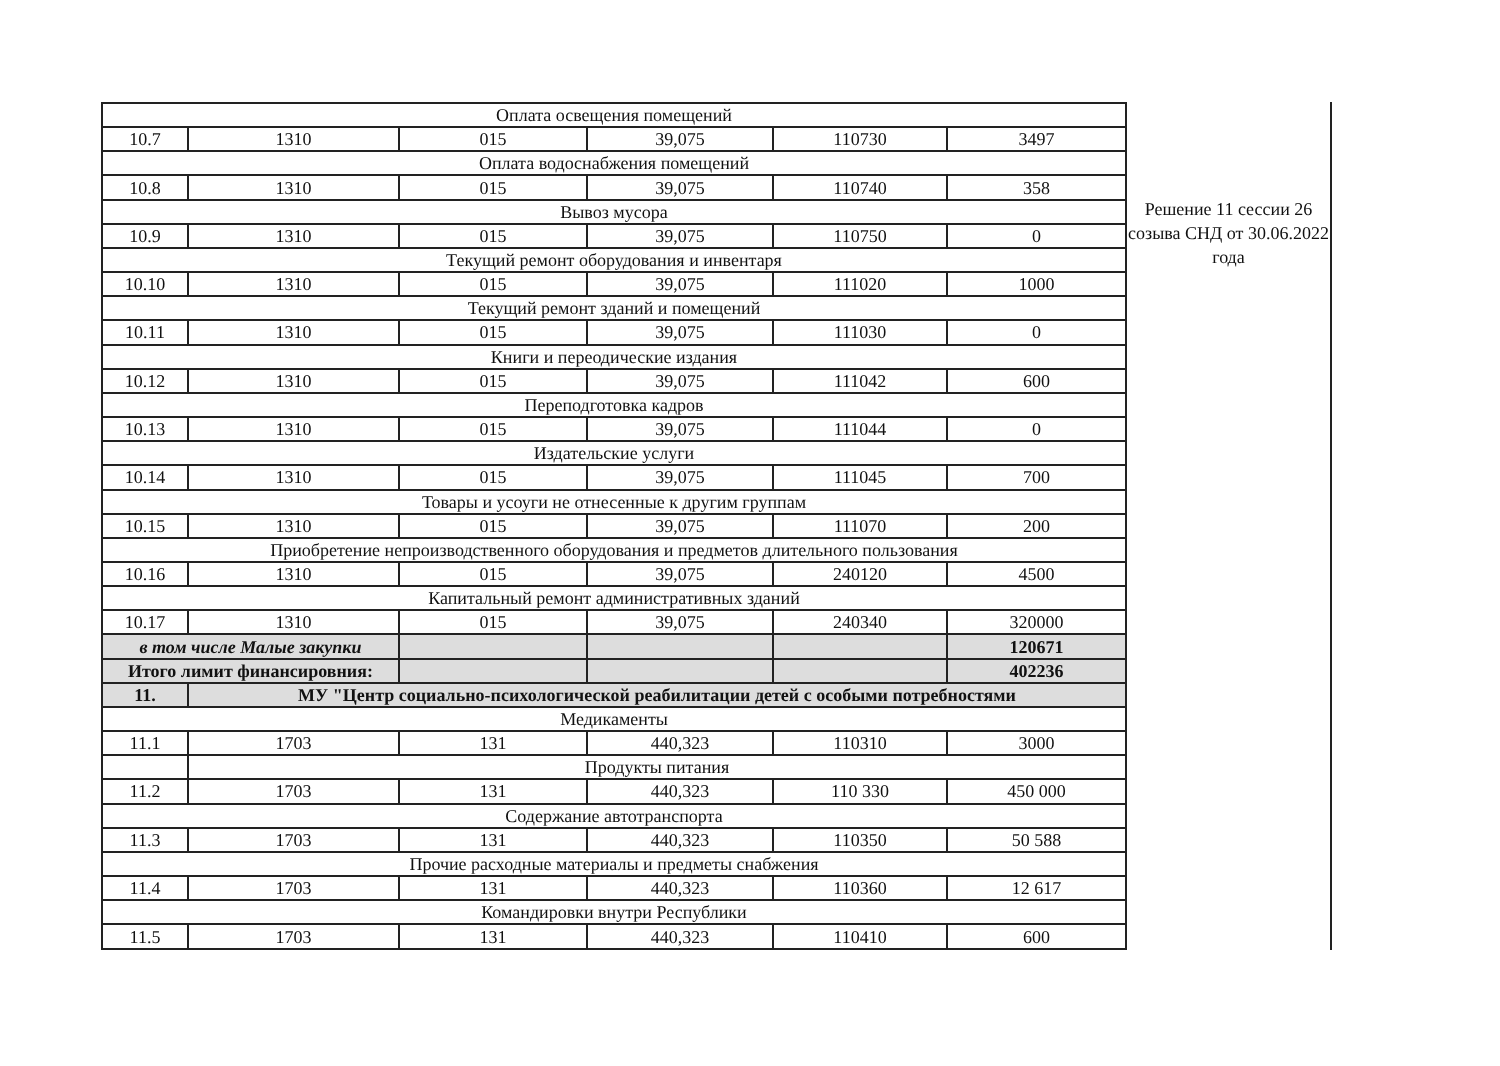| Оплата освещения помещений | | | | | |
| 10.7 | 1310 | 015 | 39,075 | 110730 | 3497 |
| Оплата водоснабжения помещений | | | | | |
| 10.8 | 1310 | 015 | 39,075 | 110740 | 358 |
| Вывоз мусора | | | | | |
| 10.9 | 1310 | 015 | 39,075 | 110750 | 0 |
| Текущий ремонт оборудования и инвентаря | | | | | |
| 10.10 | 1310 | 015 | 39,075 | 111020 | 1000 |
| Текущий ремонт зданий и помещений | | | | | |
| 10.11 | 1310 | 015 | 39,075 | 111030 | 0 |
| Книги и переодические издания | | | | | |
| 10.12 | 1310 | 015 | 39,075 | 111042 | 600 |
| Переподготовка кадров | | | | | |
| 10.13 | 1310 | 015 | 39,075 | 111044 | 0 |
| Издательские услуги | | | | | |
| 10.14 | 1310 | 015 | 39,075 | 111045 | 700 |
| Товары и усоуги не отнесенные к другим группам | | | | | |
| 10.15 | 1310 | 015 | 39,075 | 111070 | 200 |
| Приобретение непроизводственного оборудования и предметов длительного пользования | | | | | |
| 10.16 | 1310 | 015 | 39,075 | 240120 | 4500 |
| Капитальный ремонт административных зданий | | | | | |
| 10.17 | 1310 | 015 | 39,075 | 240340 | 320000 |
| в том числе Малые закупки | | | | | 120671 |
| Итого лимит финансировния: | | | | | 402236 |
| 11. | МУ "Центр социально-психологической реабилитации детей с особыми потребностями | | | | |
| Медикаменты | | | | | |
| 11.1 | 1703 | 131 | 440,323 | 110310 | 3000 |
| | Продукты питания | | | | |
| 11.2 | 1703 | 131 | 440,323 | 110 330 | 450 000 |
| Содержание автотранспорта | | | | | |
| 11.3 | 1703 | 131 | 440,323 | 110350 | 50 588 |
| Прочие расходные материалы и предметы снабжения | | | | | |
| 11.4 | 1703 | 131 | 440,323 | 110360 | 12 617 |
| Командировки внутри Республики | | | | | |
| 11.5 | 1703 | 131 | 440,323 | 110410 | 600 |
Решение 11 сессии 26 созыва СНД от 30.06.2022 года